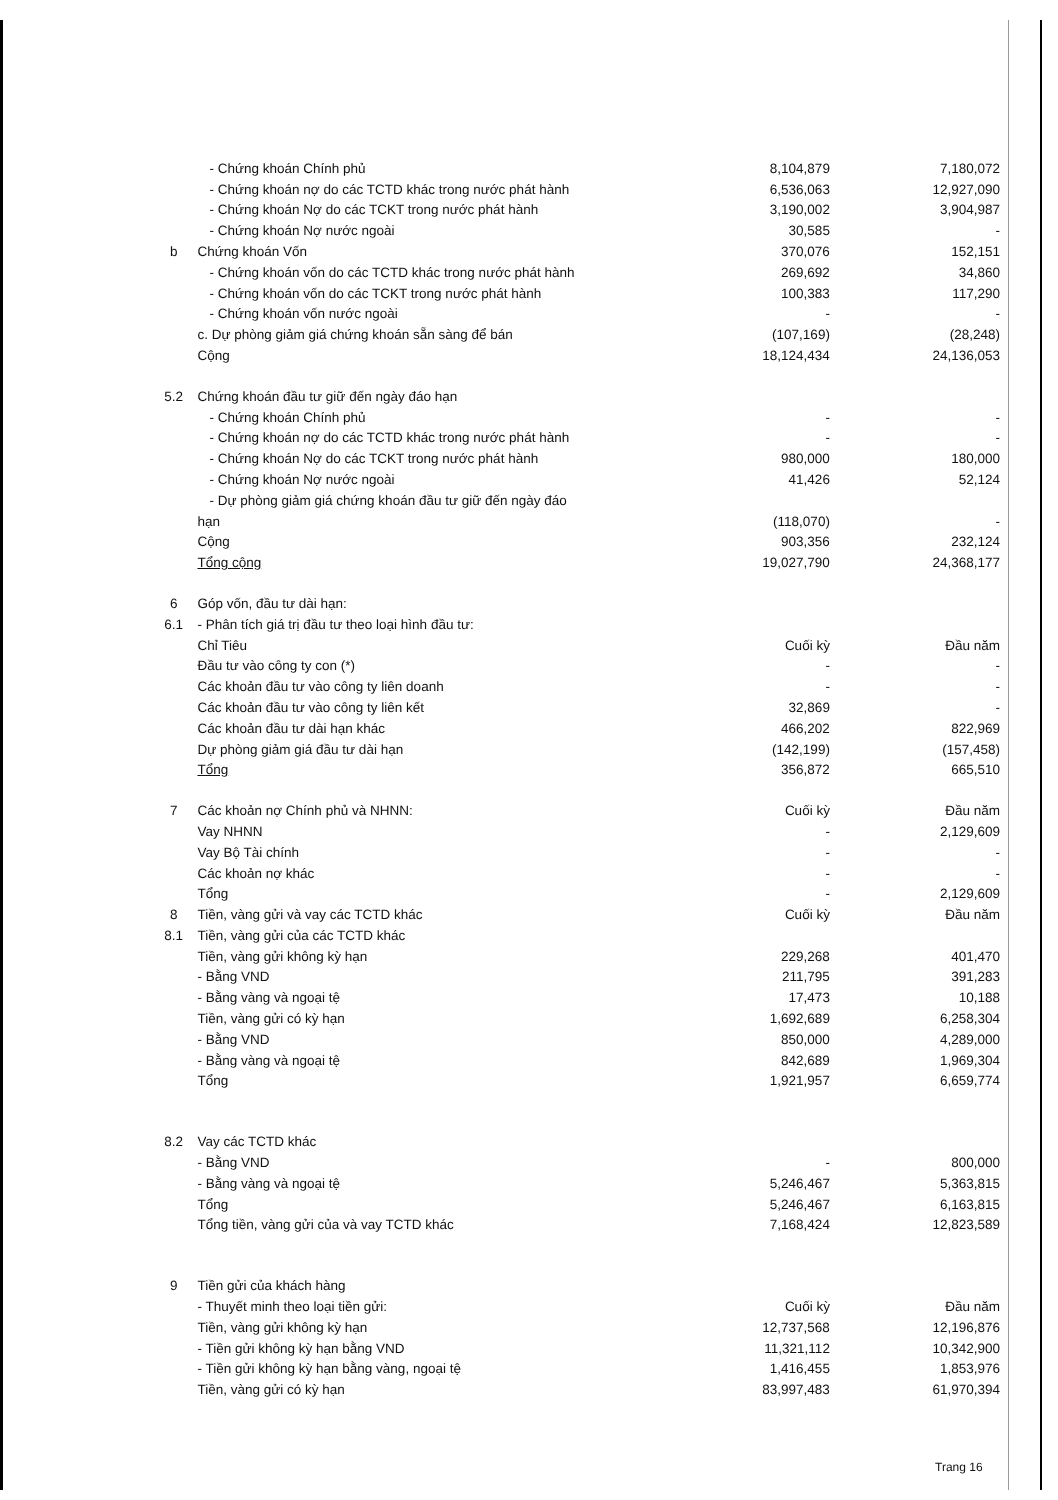| | - Chứng khoán Chính phủ | 8,104,879 | 7,180,072 |
| | - Chứng khoán nợ do các TCTD khác trong nước phát hành | 6,536,063 | 12,927,090 |
| | - Chứng khoán Nợ do các TCKT trong nước phát hành | 3,190,002 | 3,904,987 |
| | - Chứng khoán Nợ nước ngoài | 30,585 | - |
| b | Chứng khoán Vốn | 370,076 | 152,151 |
| | - Chứng khoán vốn do các TCTD khác trong nước phát hành | 269,692 | 34,860 |
| | - Chứng khoán vốn do các TCKT trong nước phát hành | 100,383 | 117,290 |
| | - Chứng khoán vốn nước ngoài | - | - |
| | c. Dự phòng giảm giá chứng khoán sẵn sàng để bán | (107,169) | (28,248) |
| | Cộng | 18,124,434 | 24,136,053 |
| 5.2 | Chứng khoán đầu tư giữ đến ngày đáo hạn | | |
| | - Chứng khoán Chính phủ | - | - |
| | - Chứng khoán nợ do các TCTD khác trong nước phát hành | - | - |
| | - Chứng khoán Nợ do các TCKT trong nước phát hành | 980,000 | 180,000 |
| | - Chứng khoán Nợ nước ngoài | 41,426 | 52,124 |
| | - Dự phòng giảm giá chứng khoán đầu tư giữ đến ngày đáo | | |
| | hạn | (118,070) | - |
| | Cộng | 903,356 | 232,124 |
| | Tổng cộng | 19,027,790 | 24,368,177 |
| 6 | Góp vốn, đầu tư dài hạn: | | |
| 6.1 | - Phân tích giá trị đầu tư theo loại hình đầu tư: | | |
| | Chỉ Tiêu | Cuối kỳ | Đầu năm |
| | Đầu tư vào công ty con (*) | - | - |
| | Các khoản đầu tư vào công ty liên doanh | - | - |
| | Các khoản đầu tư vào công ty liên kết | 32,869 | - |
| | Các khoản đầu tư dài hạn khác | 466,202 | 822,969 |
| | Dự phòng giảm giá đầu tư dài hạn | (142,199) | (157,458) |
| | Tổng | 356,872 | 665,510 |
| 7 | Các khoản nợ Chính phủ và NHNN: | Cuối kỳ | Đầu năm |
| | Vay NHNN | - | 2,129,609 |
| | Vay Bộ Tài chính | - | - |
| | Các khoản nợ khác | - | - |
| | Tổng | - | 2,129,609 |
| 8 | Tiền, vàng gửi và vay các TCTD khác | Cuối kỳ | Đầu năm |
| 8.1 | Tiền, vàng gửi của các TCTD khác | | |
| | Tiền, vàng gửi không kỳ hạn | 229,268 | 401,470 |
| | - Bằng VND | 211,795 | 391,283 |
| | - Bằng vàng và ngoại tệ | 17,473 | 10,188 |
| | Tiền, vàng gửi có kỳ hạn | 1,692,689 | 6,258,304 |
| | - Bằng VND | 850,000 | 4,289,000 |
| | - Bằng vàng và ngoại tệ | 842,689 | 1,969,304 |
| | Tổng | 1,921,957 | 6,659,774 |
| 8.2 | Vay các TCTD khác | | |
| | - Bằng VND | - | 800,000 |
| | - Bằng vàng và ngoại tệ | 5,246,467 | 5,363,815 |
| | Tổng | 5,246,467 | 6,163,815 |
| | Tổng tiền, vàng gửi của và vay TCTD khác | 7,168,424 | 12,823,589 |
| 9 | Tiền gửi của khách hàng | | |
| | - Thuyết minh theo loại tiền gửi: | Cuối kỳ | Đầu năm |
| | Tiền, vàng gửi không kỳ hạn | 12,737,568 | 12,196,876 |
| | - Tiền gửi không kỳ hạn bằng VND | 11,321,112 | 10,342,900 |
| | - Tiền gửi không kỳ hạn bằng vàng, ngoại tệ | 1,416,455 | 1,853,976 |
| | Tiền, vàng gửi có kỳ hạn | 83,997,483 | 61,970,394 |
Trang 16